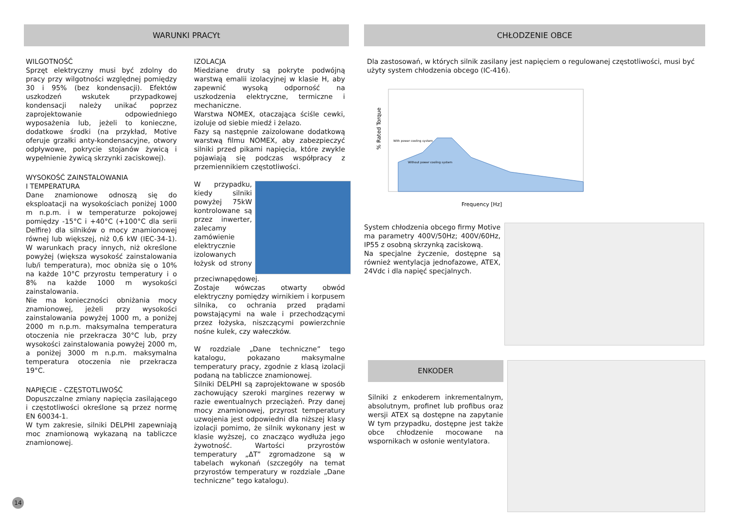WARUNKI PRACYt
WILGOTNOŚĆ
Sprzęt elektryczny musi być zdolny do pracy przy wilgotności względnej pomiędzy 30 i 95% (bez kondensacji). Efektów uszkodzeń wskutek przypadkowej kondensacji należy unikać poprzez zaprojektowanie odpowiedniego wyposażenia lub, jeżeli to konieczne, dodatkowe środki (na przykład, Motive oferuje grzałki anty-kondensacyjne, otwory odpływowe, pokrycie stojanów żywicą i wypełnienie żywicą skrzynki zaciskowej).
WYSOKOŚĆ ZAINSTALOWANIA
I TEMPERATURA
Dane znamionowe odnoszą się do eksploatacji na wysokościach poniżej 1000 m n.p.m. i w temperaturze pokojowej pomiędzy -15°C i +40°C (+100°C dla serii Delfire) dla silników o mocy znamionowej równej lub większej, niż 0,6 kW (IEC-34-1). W warunkach pracy innych, niż określone powyżej (większa wysokość zainstalowania lub/i temperatura), moc obniża się o 10% na każde 10°C przyrostu temperatury i o 8% na każde 1000 m wysokości zainstalowania.
Nie ma konieczności obniżania mocy znamionowej, jeżeli przy wysokości zainstalowania powyżej 1000 m, a poniżej 2000 m n.p.m. maksymalna temperatura otoczenia nie przekracza 30°C lub, przy wysokości zainstalowania powyżej 2000 m, a poniżej 3000 m n.p.m. maksymalna temperatura otoczenia nie przekracza 19°C.
NAPIĘCIE - CZĘSTOTLIWOŚĆ
Dopuszczalne zmiany napięcia zasilającego i częstotliwości określone są przez normę EN 60034-1.
W tym zakresie, silniki DELPHI zapewniają moc znamionową wykazaną na tabliczce znamionowej.
IZOLACJA
Miedziane druty są pokryte podwójną warstwą emalii izolacyjnej w klasie H, aby zapewnić wysoką odporność na uszkodzenia elektryczne, termiczne i mechaniczne.
Warstwa NOMEX, otaczająca ściśle cewki, izoluje od siebie miedź i żelazo.
Fazy są następnie zaizolowane dodatkową warstwą filmu NOMEX, aby zabezpieczyć silniki przed pikami napięcia, które zwykle pojawiają się podczas współpracy z przemiennikiem częstotliwości.
W przypadku, kiedy silniki powyżej 75kW kontrolowane są przez inwerter, zalecamy zamówienie elektrycznie izolowanych łożysk od strony przeciwnapędowej.
Zostaje wówczas otwarty obwód elektryczny pomiędzy wirnikiem i korpusem silnika, co ochrania przed prądami powstającymi na wale i przechodzącymi przez łożyska, niszczącymi powierzchnie nośne kulek, czy wałeczków.
W rozdziale „Dane techniczne” tego katalogu, pokazano maksymalne temperatury pracy, zgodnie z klasą izolacji podaną na tabliczce znamionowej.
Silniki DELPHI są zaprojektowane w sposób zachowujący szeroki margines rezerwy w razie ewentualnych przeciążeń. Przy danej mocy znamionowej, przyrost temperatury uzwojenia jest odpowiedni dla niższej klasy izolacji pomimo, że silnik wykonany jest w klasie wyższej, co znacząco wydłuża jego żywotność. Wartości przyrostów temperatury „ΔT” zgromadzone są w tabelach wykonań (szczegóły na temat przyrostów temperatury w rozdziale „Dane techniczne” tego katalogu).
CHŁODZENIE OBCE
Dla zastosowań, w których silnik zasilany jest napięciem o regulowanej częstotliwości, musi być użyty system chłodzenia obcego (IC-416).
% Rated Torque
Frequency [Hz]
With power cooling system
Without power cooling system
System chłodzenia obcego firmy Motive ma parametry 400V/50Hz; 400V/60Hz, IP55 z osobną skrzynką zaciskową.
Na specjalne życzenie, dostępne są również wentylacja jednofazowe, ATEX, 24Vdc i dla napięć specjalnych.
ENKODER
Silniki z enkoderem inkrementalnym, absolutnym, profinet lub profibus oraz wersji ATEX są dostępne na zapytanie W tym przypadku, dostępne jest także obce chłodzenie mocowane na wspornikach w osłonie wentylatora.
14